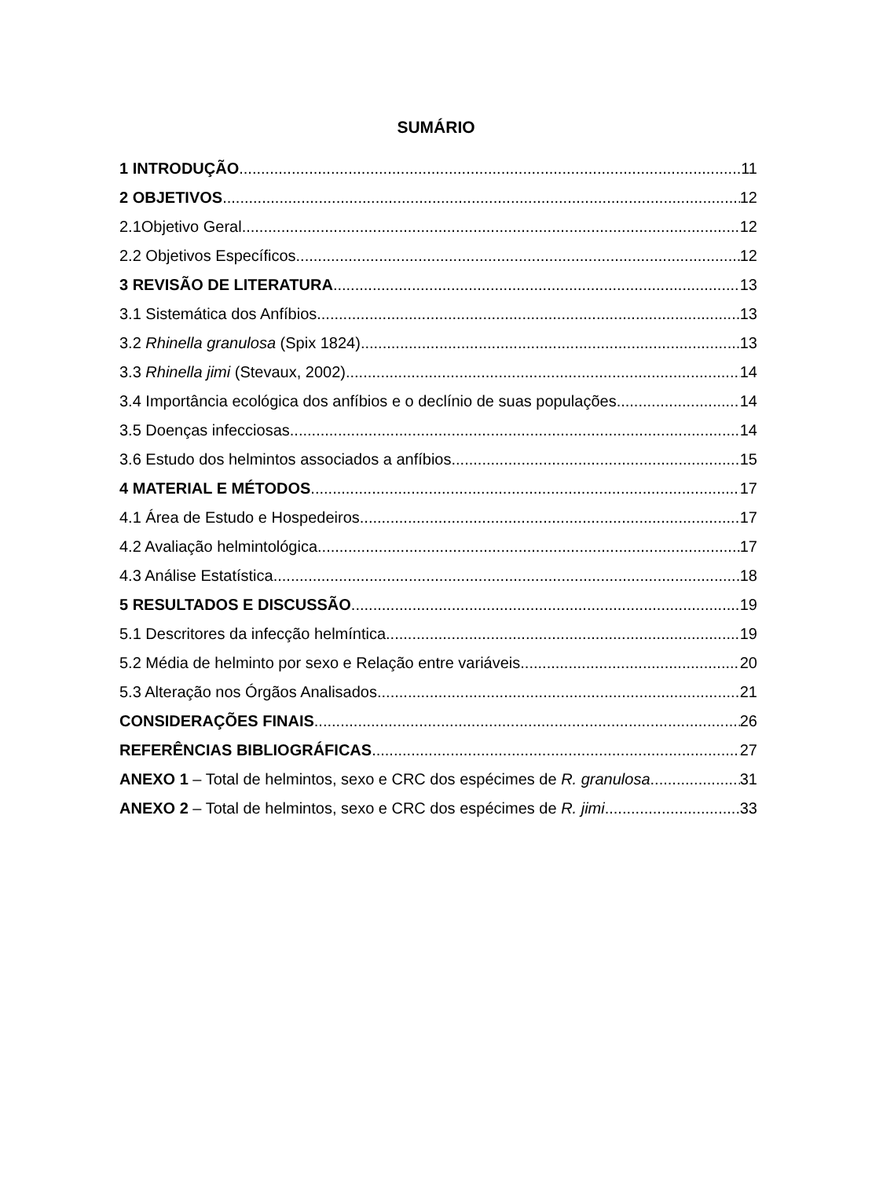SUMÁRIO
1 INTRODUÇÃO 11
2 OBJETIVOS 12
2.1Objetivo Geral 12
2.2 Objetivos Específicos 12
3 REVISÃO DE LITERATURA 13
3.1 Sistemática dos Anfíbios 13
3.2 Rhinella granulosa (Spix 1824) 13
3.3 Rhinella jimi (Stevaux, 2002) 14
3.4 Importância ecológica dos anfíbios e o declínio de suas populações 14
3.5 Doenças infecciosas 14
3.6 Estudo dos helmintos associados a anfíbios 15
4 MATERIAL E MÉTODOS 17
4.1 Área de Estudo e Hospedeiros 17
4.2 Avaliação helmintológica 17
4.3 Análise Estatística 18
5 RESULTADOS E DISCUSSÃO 19
5.1 Descritores da infecção helmíntica 19
5.2 Média de helminto por sexo e Relação entre variáveis 20
5.3 Alteração nos Órgãos Analisados 21
CONSIDERAÇÕES FINAIS 26
REFERÊNCIAS BIBLIOGRÁFICAS 27
ANEXO 1 – Total de helmintos, sexo e CRC dos espécimes de R. granulosa 31
ANEXO 2 – Total de helmintos, sexo e CRC dos espécimes de R. jimi 33